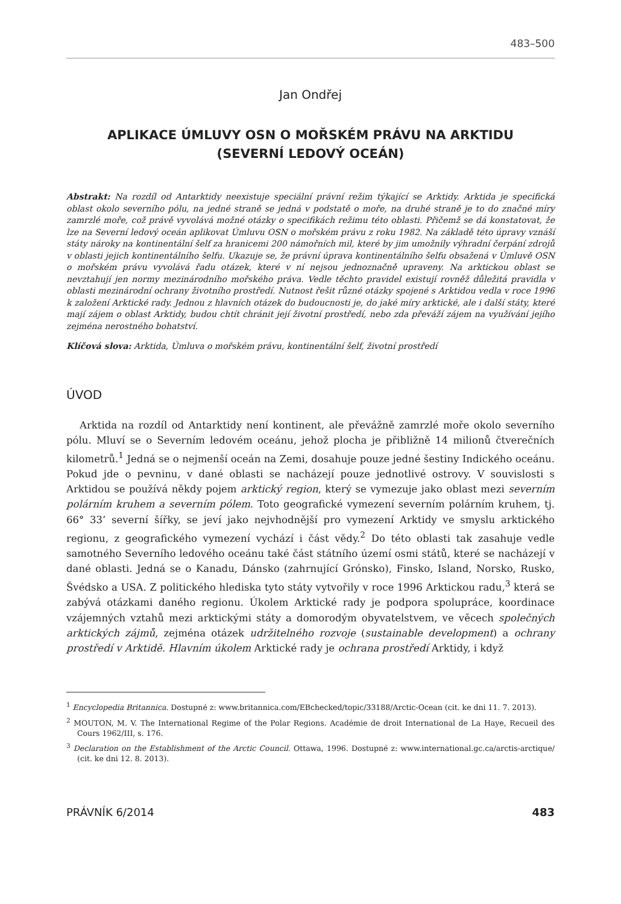483–500
Jan Ondřej
APLIKACE ÚMLUVY OSN O MOŘSKÉM PRÁVU NA ARKTIDU
(SEVERNÍ LEDOVÝ OCEÁN)
Abstrakt: Na rozdíl od Antarktidy neexistuje speciální právní režim týkající se Arktidy. Arktida je specifická oblast okolo severního pólu, na jedné straně se jedná v podstatě o moře, na druhé straně je to do značné míry zamrzlé moře, což právě vyvolává možné otázky o specifikách režimu této oblasti. Přičemž se dá konstatovat, že lze na Severní ledový oceán aplikovat Úmluvu OSN o mořském právu z roku 1982. Na základě této úpravy vznáší státy nároky na kontinentální šelf za hranicemi 200 námořních mil, které by jim umožnily výhradní čerpání zdrojů v oblasti jejich kontinentálního šelfu. Ukazuje se, že právní úprava kontinentálního šelfu obsažená v Úmluvě OSN o mořském právu vyvolává řadu otázek, které v ní nejsou jednoznačně upraveny. Na arktickou oblast se nevztahují jen normy mezinárodního mořského práva. Vedle těchto pravidel existují rovněž důležitá pravidla v oblasti mezinárodní ochrany životního prostředí. Nutnost řešit různé otázky spojené s Arktidou vedla v roce 1996 k založení Arktické rady. Jednou z hlavních otázek do budoucnosti je, do jaké míry arktické, ale i další státy, které mají zájem o oblast Arktidy, budou chtít chránit její životní prostředí, nebo zda převáží zájem na využívání jejího zejména nerostného bohatství.
Klíčová slova: Arktida, Úmluva o mořském právu, kontinentální šelf, životní prostředí
ÚVOD
Arktida na rozdíl od Antarktidy není kontinent, ale převážně zamrzlé moře okolo severního pólu. Mluví se o Severním ledovém oceánu, jehož plocha je přibližně 14 milionů čtverečních kilometrů.<sup>1</sup> Jedná se o nejmenší oceán na Zemi, dosahuje pouze jedné šestiny Indického oceánu. Pokud jde o pevninu, v dané oblasti se nacházejí pouze jednotlivé ostrovy. V souvislosti s Arktidou se používá někdy pojem arktický region, který se vymezuje jako oblast mezi severním polárním kruhem a severním pólem. Toto geografické vymezení severním polárním kruhem, tj. 66° 33’ severní šířky, se jeví jako nejvhodnější pro vymezení Arktidy ve smyslu arktického regionu, z geografického vymezení vychází i část vědy.<sup>2</sup> Do této oblasti tak zasahuje vedle samotného Severního ledového oceánu také část státního území osmi států, které se nacházejí v dané oblasti. Jedná se o Kanadu, Dánsko (zahrnující Grónsko), Finsko, Island, Norsko, Rusko, Švédsko a USA. Z politického hlediska tyto státy vytvořily v roce 1996 Arktickou radu,<sup>3</sup> která se zabývá otázkami daného regionu. Úkolem Arktické rady je podpora spolupráce, koordinace vzájemných vztahů mezi arktickými státy a domorodým obyvatelstvem, ve věcech společných arktických zájmů, zejména otázek udržitelného rozvoje (sustainable development) a ochrany prostředí v Arktidě. Hlavním úkolem Arktické rady je ochrana prostředí Arktidy, i když
<sup>1</sup> Encyclopedia Britannica. Dostupné z: www.britannica.com/EBchecked/topic/33188/Arctic-Ocean (cit. ke dni 11. 7. 2013).
<sup>2</sup> MOUTON, M. V. The International Regime of the Polar Regions. Académie de droit International de La Haye, Recueil des Cours 1962/III, s. 176.
<sup>3</sup> Declaration on the Establishment of the Arctic Council. Ottawa, 1996. Dostupné z: www.international.gc.ca/arctis-arctique/ (cit. ke dni 12. 8. 2013).
PRÁVNÍK 6/2014 483